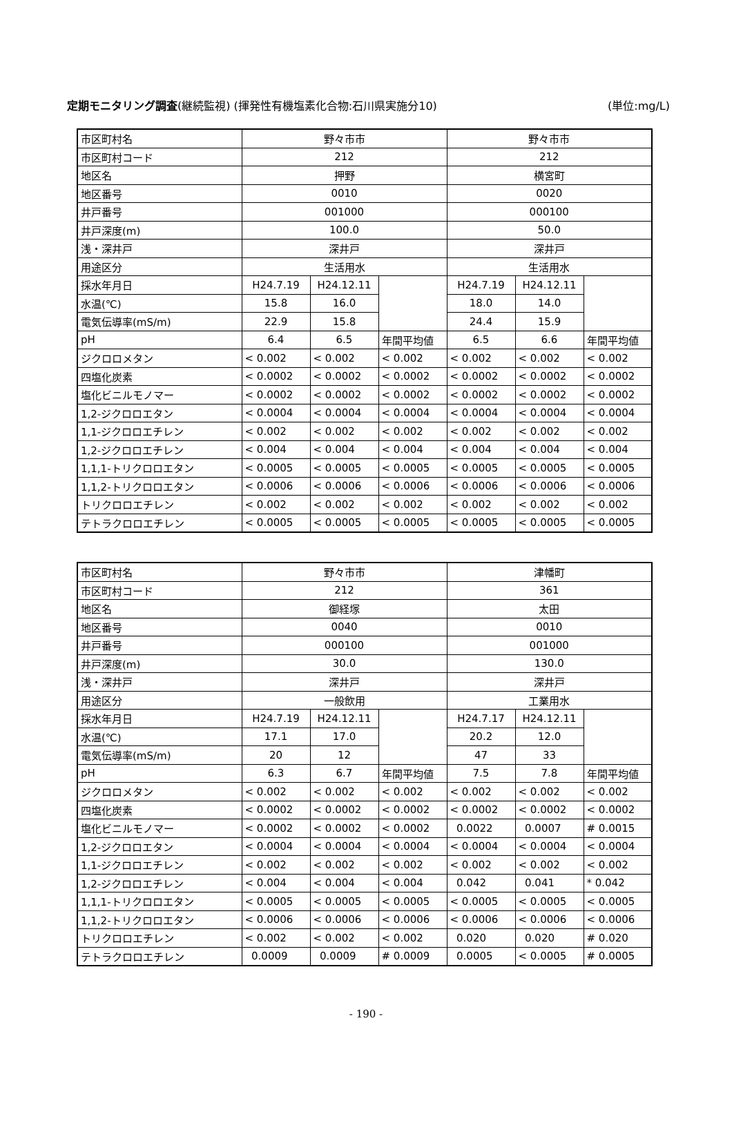定期モニタリング調査(継続監視) (揮発性有機塩素化合物:石川県実施分10) (単位:mg/L)
| 市区町村名 | 野々市市 | | | 野々市市 | | |
| 市区町村コード | 212 | | | 212 | | |
| 地区名 | 押野 | | | 横宮町 | | |
| 地区番号 | 0010 | | | 0020 | | |
| 井戸番号 | 001000 | | | 000100 | | |
| 井戸深度(m) | 100.0 | | | 50.0 | | |
| 浅・深井戸 | 深井戸 | | | 深井戸 | | |
| 用途区分 | 生活用水 | | | 生活用水 | | |
| 採水年月日 | H24.7.19 | H24.12.11 | | H24.7.19 | H24.12.11 | |
| 水温(℃) | 15.8 | 16.0 | | 18.0 | 14.0 | |
| 電気伝導率(mS/m) | 22.9 | 15.8 | | 24.4 | 15.9 | |
| pH | 6.4 | 6.5 | 年間平均値 | 6.5 | 6.6 | 年間平均値 |
| ジクロロメタン | < 0.002 | < 0.002 | < 0.002 | < 0.002 | < 0.002 | < 0.002 |
| 四塩化炭素 | < 0.0002 | < 0.0002 | < 0.0002 | < 0.0002 | < 0.0002 | < 0.0002 |
| 塩化ビニルモノマー | < 0.0002 | < 0.0002 | < 0.0002 | < 0.0002 | < 0.0002 | < 0.0002 |
| 1,2-ジクロロエタン | < 0.0004 | < 0.0004 | < 0.0004 | < 0.0004 | < 0.0004 | < 0.0004 |
| 1,1-ジクロロエチレン | < 0.002 | < 0.002 | < 0.002 | < 0.002 | < 0.002 | < 0.002 |
| 1,2-ジクロロエチレン | < 0.004 | < 0.004 | < 0.004 | < 0.004 | < 0.004 | < 0.004 |
| 1,1,1-トリクロロエタン | < 0.0005 | < 0.0005 | < 0.0005 | < 0.0005 | < 0.0005 | < 0.0005 |
| 1,1,2-トリクロロエタン | < 0.0006 | < 0.0006 | < 0.0006 | < 0.0006 | < 0.0006 | < 0.0006 |
| トリクロロエチレン | < 0.002 | < 0.002 | < 0.002 | < 0.002 | < 0.002 | < 0.002 |
| テトラクロロエチレン | < 0.0005 | < 0.0005 | < 0.0005 | < 0.0005 | < 0.0005 | < 0.0005 |
| 市区町村名 | 野々市市 | | | 津幡町 | | |
| 市区町村コード | 212 | | | 361 | | |
| 地区名 | 御経塚 | | | 太田 | | |
| 地区番号 | 0040 | | | 0010 | | |
| 井戸番号 | 000100 | | | 001000 | | |
| 井戸深度(m) | 30.0 | | | 130.0 | | |
| 浅・深井戸 | 深井戸 | | | 深井戸 | | |
| 用途区分 | 一般飲用 | | | 工業用水 | | |
| 採水年月日 | H24.7.19 | H24.12.11 | | H24.7.17 | H24.12.11 | |
| 水温(℃) | 17.1 | 17.0 | | 20.2 | 12.0 | |
| 電気伝導率(mS/m) | 20 | 12 | | 47 | 33 | |
| pH | 6.3 | 6.7 | 年間平均値 | 7.5 | 7.8 | 年間平均値 |
| ジクロロメタン | < 0.002 | < 0.002 | < 0.002 | < 0.002 | < 0.002 | < 0.002 |
| 四塩化炭素 | < 0.0002 | < 0.0002 | < 0.0002 | < 0.0002 | < 0.0002 | < 0.0002 |
| 塩化ビニルモノマー | < 0.0002 | < 0.0002 | < 0.0002 | 0.0022 | 0.0007 | # 0.0015 |
| 1,2-ジクロロエタン | < 0.0004 | < 0.0004 | < 0.0004 | < 0.0004 | < 0.0004 | < 0.0004 |
| 1,1-ジクロロエチレン | < 0.002 | < 0.002 | < 0.002 | < 0.002 | < 0.002 | < 0.002 |
| 1,2-ジクロロエチレン | < 0.004 | < 0.004 | < 0.004 | 0.042 | 0.041 | * 0.042 |
| 1,1,1-トリクロロエタン | < 0.0005 | < 0.0005 | < 0.0005 | < 0.0005 | < 0.0005 | < 0.0005 |
| 1,1,2-トリクロロエタン | < 0.0006 | < 0.0006 | < 0.0006 | < 0.0006 | < 0.0006 | < 0.0006 |
| トリクロロエチレン | < 0.002 | < 0.002 | < 0.002 | 0.020 | 0.020 | # 0.020 |
| テトラクロロエチレン | 0.0009 | 0.0009 | # 0.0009 | 0.0005 | < 0.0005 | # 0.0005 |
- 190 -